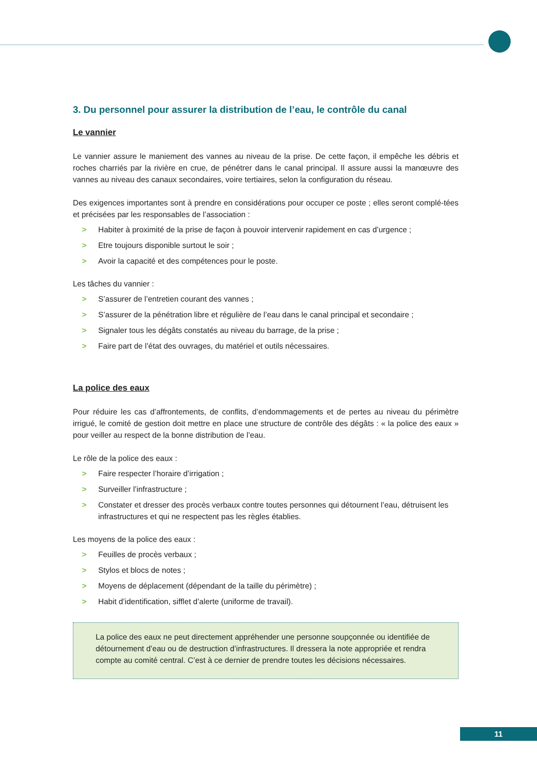3. Du personnel pour assurer la distribution de l’eau, le contrôle du canal
Le vannier
Le vannier assure le maniement des vannes au niveau de la prise. De cette façon, il empêche les débris et roches charriés par la rivière en crue, de pénétrer dans le canal principal. Il assure aussi la manœuvre des vannes au niveau des canaux secondaires, voire tertiaires, selon la configuration du réseau.
Des exigences importantes sont à prendre en considérations pour occuper ce poste ; elles seront complé-tées et précisées par les responsables de l’association :
> Habiter à proximité de la prise de façon à pouvoir intervenir rapidement en cas d’urgence ;
> Etre toujours disponible surtout le soir ;
> Avoir la capacité et des compétences pour le poste.
Les tâches du vannier :
> S’assurer de l’entretien courant des vannes ;
> S’assurer de la pénétration libre et régulière de l’eau dans le canal principal et secondaire ;
> Signaler tous les dégâts constatés au niveau du barrage, de la prise ;
> Faire part de l’état des ouvrages, du matériel et outils nécessaires.
La police des eaux
Pour réduire les cas d’affrontements, de conflits, d’endommagements et de pertes au niveau du périmètre irrigué, le comité de gestion doit mettre en place une structure de contrôle des dégâts : « la police des eaux » pour veiller au respect de la bonne distribution de l’eau.
Le rôle de la police des eaux :
> Faire respecter l’horaire d’irrigation ;
> Surveiller l’infrastructure ;
> Constater et dresser des procès verbaux contre toutes personnes qui détournent l’eau, détruisent les infrastructures et qui ne respectent pas les règles établies.
Les moyens de la police des eaux :
> Feuilles de procès verbaux ;
> Stylos et blocs de notes ;
> Moyens de déplacement (dépendant de la taille du périmètre) ;
> Habit d’identification, sifflet d’alerte (uniforme de travail).
La police des eaux ne peut directement appréhender une personne soupçonnée ou identifiée de détournement d’eau ou de destruction d’infrastructures. Il dressera la note appropriée et rendra compte au comité central. C’est à ce dernier de prendre toutes les décisions nécessaires.
11